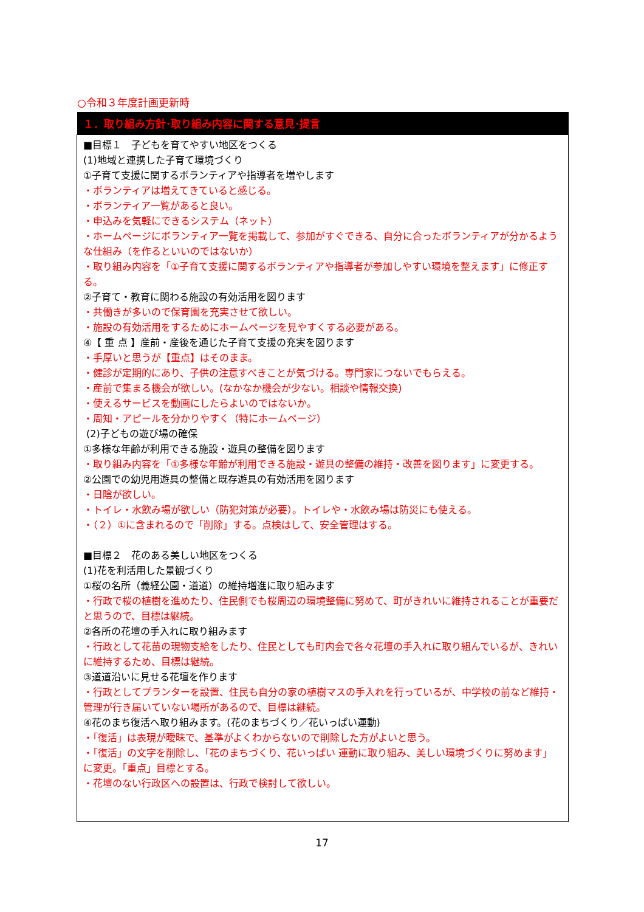○令和３年度計画更新時
| １．取り組み方針･取り組み内容に関する意見･提言 |
| --- |
| ■目標１ 子どもを育てやすい地区をつくる (1)地域と連携した子育て環境づくり ①子育て支援に関するボランティアや指導者を増やします ・ボランティアは増えてきていると感じる。 ・ボランティア一覧があると良い。 ・申込みを気軽にできるシステム（ネット） ・ホームページにボランティア一覧を掲載して、参加がすぐできる、自分に合ったボランティアが分かるような仕組み（を作るといいのではないか） ・取り組み内容を「①子育て支援に関するボランティアや指導者が参加しやすい環境を整えます」に修正する。 ②子育て・教育に関わる施設の有効活用を図ります ・共働きが多いので保育園を充実させて欲しい。 ・施設の有効活用をするためにホームページを見やすくする必要がある。 ④【 重 点 】産前・産後を通じた子育て支援の充実を図ります ・手厚いと思うが【重点】はそのまま。 ・健診が定期的にあり、子供の注意すべきことが気づける。専門家につないでもらえる。 ・産前で集まる機会が欲しい。(なかなか機会が少ない。相談や情報交換) ・使えるサービスを動画にしたらよいのではないか。 ・周知・アピールを分かりやすく（特にホームページ） (2)子どもの遊び場の確保 ①多様な年齢が利用できる施設・遊具の整備を図ります ・取り組み内容を「①多様な年齢が利用できる施設・遊具の整備の維持・改善を図ります」に変更する。 ②公園での幼児用遊具の整備と既存遊具の有効活用を図ります ・日陰が欲しい。 ・トイレ・水飲み場が欲しい（防犯対策が必要）。トイレや・水飲み場は防災にも使える。 ・（２）①に含まれるので「削除」する。点検はして、安全管理はする。 ■目標２ 花のある美しい地区をつくる (1)花を利活用した景観づくり ①桜の名所（義経公園・道道）の維持増進に取り組みます ・行政で桜の植樹を進めたり、住民側でも桜周辺の環境整備に努めて、町がきれいに維持されることが重要だと思うので、目標は継続。 ②各所の花壇の手入れに取り組みます ・行政として花苗の現物支給をしたり、住民としても町内会で各々花壇の手入れに取り組んでいるが、きれいに維持するため、目標は継続。 ③道道沿いに見せる花壇を作ります ・行政としてプランターを設置、住民も自分の家の植樹マスの手入れを行っているが、中学校の前など維持・管理が行き届いていない場所があるので、目標は継続。 ④花のまち復活へ取り組みます。(花のまちづくり／花いっぱい運動) ・「復活」は表現が曖昧で、基準がよくわからないので削除した方がよいと思う。 ・「復活」の文字を削除し、「花のまちづくり、花いっぱい 運動に取り組み、美しい環境づくりに努めます」に変更。「重点」目標とする。 ・花壇のない行政区への設置は、行政で検討して欲しい。 |
17